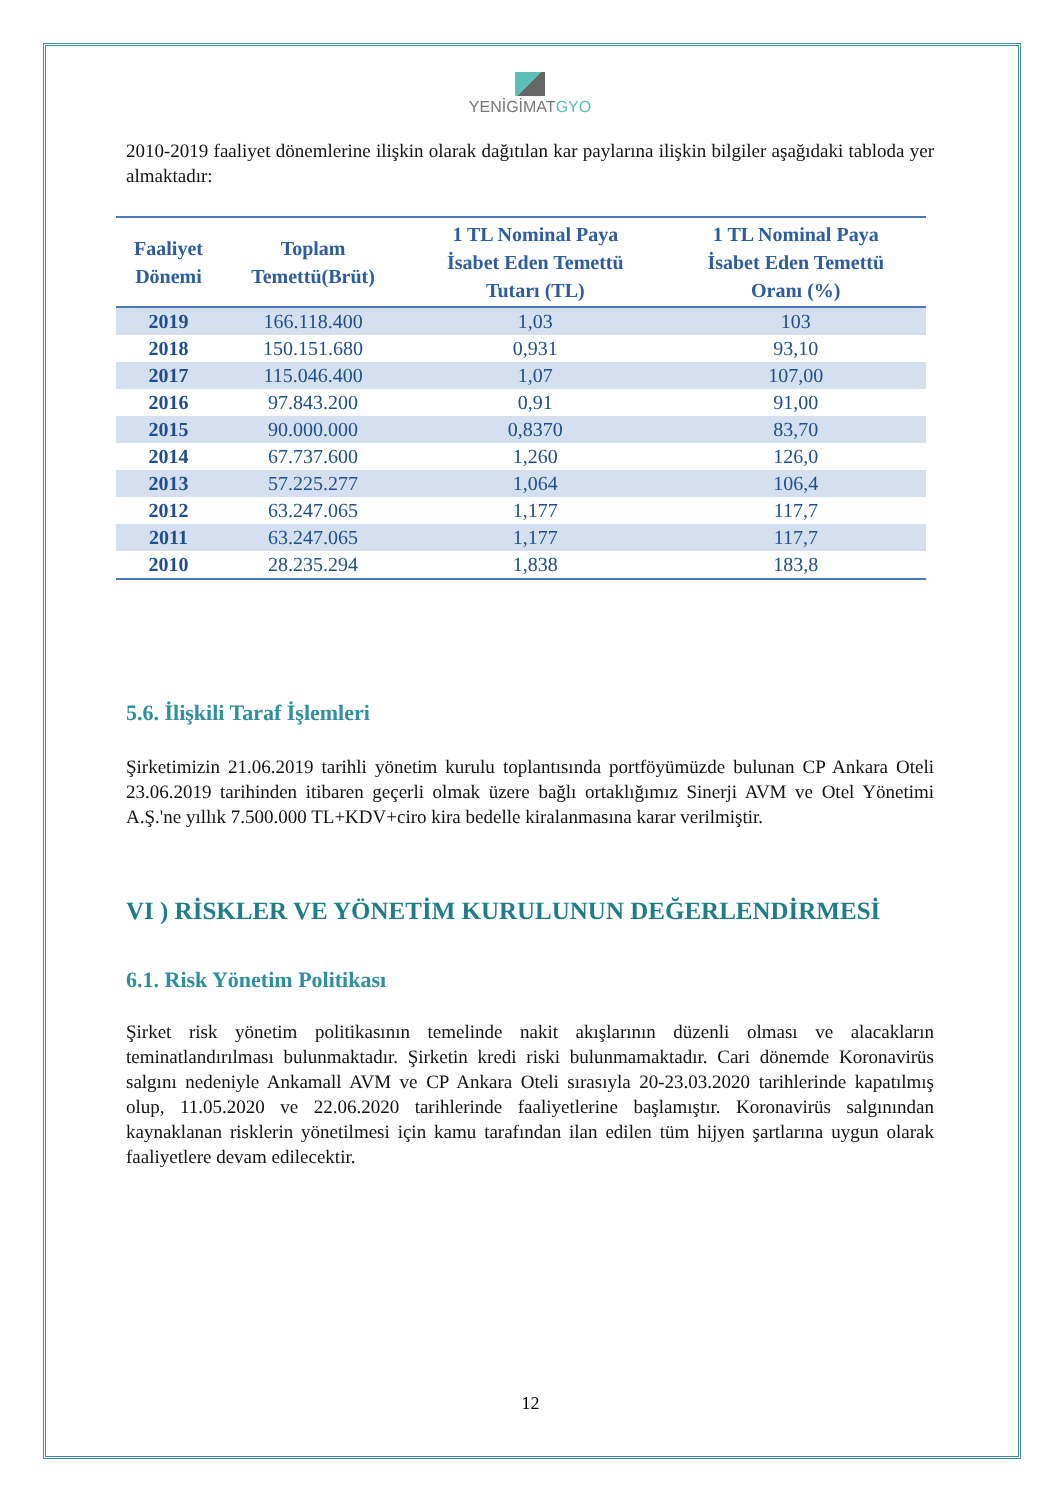YENİGİMATGYO
2010-2019 faaliyet dönemlerine ilişkin olarak dağıtılan kar paylarına ilişkin bilgiler aşağıdaki tabloda yer almaktadır:
| Faaliyet Dönemi | Toplam Temettü(Brüt) | 1 TL Nominal Paya İsabet Eden Temettü Tutarı (TL) | 1 TL Nominal Paya İsabet Eden Temettü Oranı (%) |
| --- | --- | --- | --- |
| 2019 | 166.118.400 | 1,03 | 103 |
| 2018 | 150.151.680 | 0,931 | 93,10 |
| 2017 | 115.046.400 | 1,07 | 107,00 |
| 2016 | 97.843.200 | 0,91 | 91,00 |
| 2015 | 90.000.000 | 0,8370 | 83,70 |
| 2014 | 67.737.600 | 1,260 | 126,0 |
| 2013 | 57.225.277 | 1,064 | 106,4 |
| 2012 | 63.247.065 | 1,177 | 117,7 |
| 2011 | 63.247.065 | 1,177 | 117,7 |
| 2010 | 28.235.294 | 1,838 | 183,8 |
5.6. İlişkili Taraf İşlemleri
Şirketimizin 21.06.2019 tarihli yönetim kurulu toplantısında portföyümüzde bulunan CP Ankara Oteli 23.06.2019 tarihinden itibaren geçerli olmak üzere bağlı ortaklığımız Sinerji AVM ve Otel Yönetimi A.Ş.'ne yıllık 7.500.000 TL+KDV+ciro kira bedelle kiralanmasına karar verilmiştir.
VI ) RİSKLER VE YÖNETİM KURULUNUN DEĞERLENDİRMESİ
6.1. Risk Yönetim Politikası
Şirket risk yönetim politikasının temelinde nakit akışlarının düzenli olması ve alacakların teminatlandırılması bulunmaktadır. Şirketin kredi riski bulunmamaktadır. Cari dönemde Koronavirüs salgını nedeniyle Ankamall AVM ve CP Ankara Oteli sırasıyla 20-23.03.2020 tarihlerinde kapatılmış olup, 11.05.2020 ve 22.06.2020 tarihlerinde faaliyetlerine başlamıştır. Koronavirüs salgınından kaynaklanan risklerin yönetilmesi için kamu tarafından ilan edilen tüm hijyen şartlarına uygun olarak faaliyetlere devam edilecektir.
12